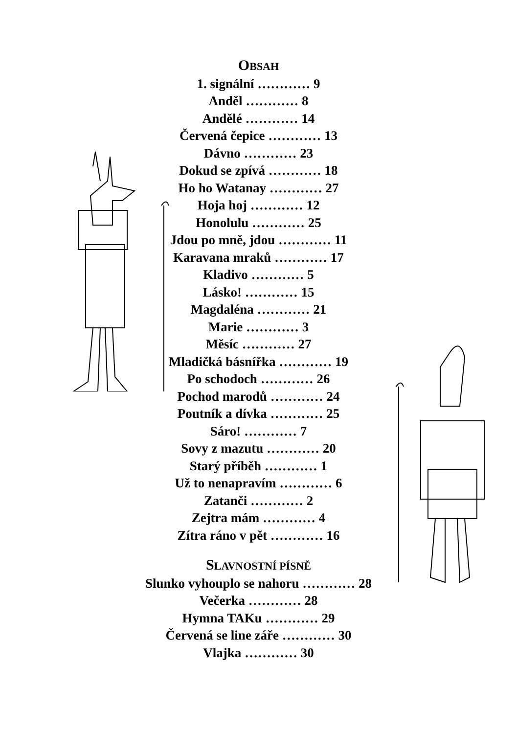OBSAH
1. signální ………… 9
Anděl ………… 8
Andělé ………… 14
Červená čepice ………… 13
Dávno ………… 23
Dokud se zpívá ………… 18
Ho ho Watanay ………… 27
Hoja hoj ………… 12
Honolulu ………… 25
Jdou po mně, jdou ………… 11
Karavana mraků ………… 17
Kladivo ………… 5
Lásko! ………… 15
Magdaléna ………… 21
Marie ………… 3
Měsíc ………… 27
Mladičká básnířka ………… 19
Po schodoch ………… 26
Pochod marodů ………… 24
Poutník a dívka ………… 25
Sáro! ………… 7
Sovy z mazutu ………… 20
Starý příběh ………… 1
Už to nenapravím ………… 6
Zatanči ………… 2
Zejtra mám ………… 4
Zítra ráno v pět ………… 16
SLAVNOSTNÍ PÍSNĚ
Slunko vyhouplo se nahoru ………… 28
Večerka ………… 28
Hymna TAKu ………… 29
Červená se line záře ………… 30
Vlajka ………… 30